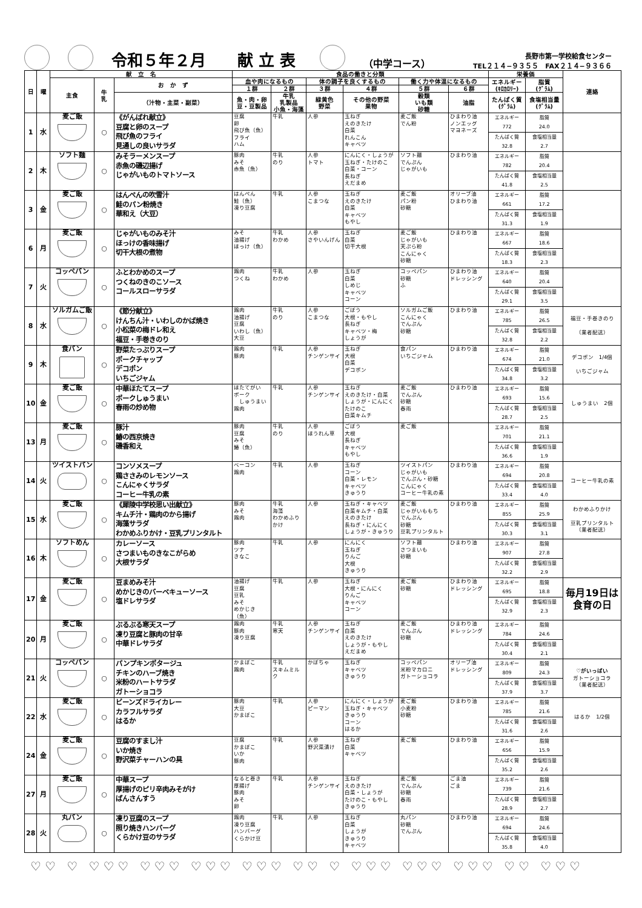令和５年２月　　献 立 表
（中学コース）
長野市第一学校給食センター
TEL２１４−９３５５　FAX２１４−９３６６
| 日 | 曜 | 献 立 名 | | | 食品の働きと分類 | | | | | | 栄養価 | | 連絡 |
| --- | --- | --- | --- | --- | --- | --- | --- | --- | --- | --- | --- | --- | --- |
| | | 主食 | 牛 乳 | お か ず | 血や肉になるもの | | 体の調子を良くするもの | | 働く力や体温になるもの | | エネルギー (ｷﾛｶﾛﾘｰ) | 脂質 (ｸﾞﾗﾑ) | |
| | | | | | １群 | ２群 | ３群 | ４群 | ５群 | ６群 | | | |
| | | | | （汁物・主菜・副菜） | 魚・肉・卵 豆・豆製品 | 牛乳 乳製品 小魚・海藻 | 緑黄色 野菜 | その他の野菜 果物 | 穀類 いも類 砂糖 | 油脂 | たんぱく質 (ｸﾞﾗﾑ) | 食塩相当量 (ｸﾞﾗﾑ) | |
| 1 | 水 | 麦ご飯 | ○ | 《がんばれ献立》 豆腐と卵のスープ 飛び魚のフライ 見通しの良いサラダ | 豆腐 卵 飛び魚（魚）フライ ハム | 牛乳 | 人参 | 玉ねぎ えのきたけ 白菜 れんこん キャベツ | 麦ご飯 でん粉 | ひまわり油 ノンエッグ マヨネーズ | エネルギー 772 たんぱく質 32.8 | 脂質 24.0 食塩相当量 2.7 | |
| 2 | 木 | ソフト麺 | ○ | みそラーメンスープ 赤魚の磯辺揚げ じゃがいものトマトソース | 豚肉 みそ 赤魚（魚） | 牛乳 のり | 人参 トマト | にんにく・しょうが 玉ねぎ・たけのこ 白菜・コーン 長ねぎ えだまめ | ソフト麺 でんぷん じゃがいも | ひまわり油 | エネルギー 782 たんぱく質 41.8 | 脂質 20.4 食塩相当量 2.5 | |
| 3 | 金 | 麦ご飯 | ○ | はんぺんの吹雪汁 鮭のパン粉焼き 華和え（大豆） | はんぺん 鮭（魚） 凍り豆腐 | 牛乳 | 人参 こまつな | 玉ねぎ えのきたけ 白菜 キャベツ もやし | 麦ご飯 パン粉 砂糖 | オリーブ油 ひまわり油 | エネルギー 661 たんぱく質 31.3 | 脂質 17.2 食塩相当量 1.9 | |
| 6 | 月 | 麦ご飯 | ○ | じゃがいものみそ汁 ほっけの香味揚げ 切干大根の煮物 | みそ 油揚げ ほっけ（魚） | 牛乳 わかめ | 人参 さやいんげん | 玉ねぎ 白菜 切干大根 | 麦ご飯 じゃがいも 天ぷら粉 こんにゃく 砂糖 | ひまわり油 | エネルギー 667 たんぱく質 18.3 | 脂質 18.6 食塩相当量 2.3 | |
| 7 | 火 | コッペパン | ○ | ふとわかめのスープ つくねのきのこソース コールスローサラダ | 鶏肉 つくね | 牛乳 わかめ | 人参 | 玉ねぎ 白菜 しめじ キャベツ コーン | コッペパン 砂糖 ふ | ひまわり油 ドレッシング | エネルギー 640 たんぱく質 29.1 | 脂質 20.4 食塩相当量 3.5 | |
| 8 | 水 | ソルガムご飯 | ○ | 《節分献立》 けんちん汁・いわしのかば焼き 小松菜の梅ドレ和え 福豆・手巻きのり | 鶏肉 油揚げ 豆腐 いわし（魚） 大豆 | 牛乳 のり | 人参 こまつな | ごぼう 大根・もやし 長ねぎ キャベツ・梅 しょうが | ソルガムご飯 こんにゃく でんぷん 砂糖 | ひまわり油 | エネルギー 785 たんぱく質 32.8 | 脂質 26.5 食塩相当量 2.2 | 福豆・手巻きのり （業者配送） |
| 9 | 木 | 食パン | ○ | 野菜たっぷりスープ ポークチャップ デコポン いちごジャム | 鶏肉 豚肉 | 牛乳 | 人参 チンゲンサイ | 玉ねぎ 大根 白菜 デコポン | 食パン いちごジャム | ひまわり油 | エネルギー 674 たんぱく質 34.8 | 脂質 21.0 食塩相当量 3.2 | デコポン 1/4個 いちごジャム |
| 10 | 金 | 麦ご飯 | ○ | 中華ほたてスープ ポークしゅうまい 春雨の炒め物 | ほたてがい ポーク しゅうまい 鶏肉 | 牛乳 | 人参 チンゲンサイ | 玉ねぎ えのきたけ・白菜 しょうが・にんにく たけのこ 白菜キムチ | 麦ご飯 でんぷん 砂糖 春雨 | ひまわり油 | エネルギー 693 たんぱく質 28.7 | 脂質 15.6 食塩相当量 2.5 | しゅうまい 2個 |
| 13 | 月 | 麦ご飯 | ○ | 豚汁 鰆の西京焼き 磯香和え | 豚肉 豆腐 みそ 鰆（魚） | 牛乳 のり | 人参 ほうれん草 | ごぼう 大根 長ねぎ キャベツ もやし | 麦ご飯 | | エネルギー 701 たんぱく質 36.6 | 脂質 21.1 食塩相当量 1.9 | |
| 14 | 火 | ツイストパン | ○ | コンソメスープ 鶏ささみのレモンソース こんにゃくサラダ コーヒー牛乳の素 | ベーコン 鶏肉 | 牛乳 | 人参 | 玉ねぎ コーン 白菜・レモン キャベツ きゅうり | ツイストパン じゃがいも でんぷん・砂糖 こんにゃく コーヒー牛乳の素 | ひまわり油 | エネルギー 694 たんぱく質 33.4 | 脂質 20.8 食塩相当量 4.0 | コーヒー牛乳の素 |
| 15 | 水 | 麦ご飯 | ○ | 《犀陵中学校思い出献立》 キムチ汁・鶏肉のから揚げ 海藻サラダ わかめふりかけ・豆乳プリンタルト | 豚肉 みそ 鶏肉 | 牛乳 海藻 わかめふりかけ | 人参 | 玉ねぎ・キャベツ 白菜キムチ・白菜 えのきたけ 長ねぎ・にんにく しょうが・きゅうり | 麦ご飯 じゃがいももち でんぷん 砂糖 豆乳プリンタルト | ひまわり油 | エネルギー 855 たんぱく質 30.3 | 脂質 25.9 食塩相当量 3.1 | わかめふりかけ 豆乳プリンタルト （業者配送） |
| 16 | 木 | ソフトめん | ○ | カレーソース さつまいものきなこがらめ 大根サラダ | 豚肉 ツナ きなこ | 牛乳 | 人参 | にんにく 玉ねぎ りんご 大根 きゅうり | ソフト麺 さつまいも 砂糖 | ひまわり油 | エネルギー 907 たんぱく質 32.2 | 脂質 27.8 食塩相当量 2.9 | |
| 17 | 金 | 麦ご飯 | ○ | 豆まめみそ汁 めかじきのバーベキューソース 塩ドレサラダ | 油揚げ 豆腐 豆乳 みそ めかじき（魚） | 牛乳 | 人参 | 玉ねぎ 大根・にんにく りんご キャベツ コーン | 麦ご飯 砂糖 | ひまわり油 ドレッシング | エネルギー 695 たんぱく質 32.9 | 脂質 18.8 食塩相当量 2.3 | 毎月19日は 食育の日 |
| 20 | 月 | 麦ご飯 | ○ | ぷるぷる寒天スープ 凍り豆腐と豚肉の甘辛 中華ドレサラダ | 鶏肉 豚肉 凍り豆腐 | 牛乳 寒天 | 人参 チンゲンサイ | 玉ねぎ 白菜 えのきたけ しょうが・もやし えだまめ | 麦ご飯 でんぷん 砂糖 | ひまわり油 ドレッシング | エネルギー 784 たんぱく質 30.4 | 脂質 24.6 食塩相当量 2.1 | |
| 21 | 火 | コッペパン | ○ | パンプキンポタージュ チキンのハーブ焼き 米粉のハートサラダ ガトーショコラ | かまぼこ 鶏肉 | 牛乳 スキムミルク | かぼちゃ | 玉ねぎ キャベツ きゅうり | コッペパン 米粉マカロニ ガトーショコラ | オリーブ油 ドレッシング | エネルギー 809 たんぱく質 37.9 | 脂質 24.3 食塩相当量 3.7 | ♡がいっぱい ガトーショコラ （業者配送） |
| 22 | 水 | 麦ご飯 | ○ | ビーンズドライカレー カラフルサラダ はるか | 豚肉 大豆 かまぼこ | 牛乳 | 人参 ピーマン | にんにく・しょうが 玉ねぎ・キャベツ きゅうり コーン はるか | 麦ご飯 小麦粉 砂糖 | ひまわり油 | エネルギー 785 たんぱく質 31.6 | 脂質 21.6 食塩相当量 2.6 | はるか 1/2個 |
| 24 | 金 | 麦ご飯 | ○ | 豆腐のすまし汁 いか焼き 野沢菜チャーハンの具 | 豆腐 かまぼこ いか 豚肉 | 牛乳 | 人参 野沢菜漬け | 玉ねぎ 白菜 キャベツ | 麦ご飯 | ひまわり油 | エネルギー 656 たんぱく質 35.2 | 脂質 15.9 食塩相当量 2.6 | |
| 27 | 月 | 麦ご飯 | ○ | 中華スープ 厚揚げのピリ辛肉みそがけ ばんさんすう | なると巻き 厚揚げ 豚肉 みそ 卵 | 牛乳 | 人参 チンゲンサイ | 玉ねぎ えのきたけ 白菜・しょうが たけのこ・もやし きゅうり | 麦ご飯 でんぷん 砂糖 春雨 | ごま油 ごま | エネルギー 739 たんぱく質 28.9 | 脂質 21.6 食塩相当量 2.7 | |
| 28 | 火 | 丸パン | ○ | 凍り豆腐のスープ 照り焼きハンバーグ くらかけ豆のサラダ | 鶏肉 凍り豆腐 ハンバーグ くらかけ豆 | 牛乳 | 人参 | 玉ねぎ 白菜 しょうが きゅうり キャベツ | 丸パン 砂糖 でんぷん | ひまわり油 | エネルギー 694 たんぱく質 35.8 | 脂質 24.6 食塩相当量 4.0 | |
♡♡ ♡ ♡♡♡ ♡♡♡ ♡♡♡ ♡♡♡ ♡♡ ♡ ♡♡♡ ♡♡♡ ♡♡♡ ♡♡ ♡♡♡